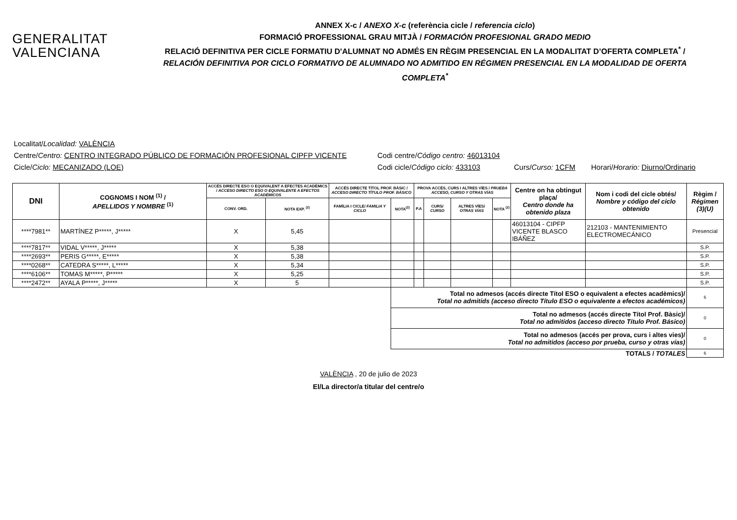GENERALITAT
VALENCIANA
ANNEX X-c / ANEXO X-c (referència cicle / referencia ciclo)
FORMACIÓ PROFESSIONAL GRAU MITJÀ / FORMACIÓN PROFESIONAL GRADO MEDIO
RELACIÓ DEFINITIVA PER CICLE FORMATIU D'ALUMNAT NO ADMÉS EN RÈGIM PRESENCIAL EN LA MODALITAT D’OFERTA COMPLETA<sup>*</sup> /
RELACIÓN DEFINITIVA POR CICLO FORMATIVO DE ALUMNADO NO ADMITIDO EN RÉGIMEN PRESENCIAL EN LA MODALIDAD DE OFERTA COMPLETA<sup>*</sup>
Localitat/ Localidad: VALÈNCIA
Centre/Centro: CENTRO INTEGRADO PÚBLICO DE FORMACIÓN PROFESIONAL CIPFP VICENTE Codi centre/Código centro: 46013104
Cicle/Ciclo: MECANIZADO (LOE) Codi cicle/Código ciclo: 433103 Curs/Curso: 1CFM Horari/Horario: Diurno/Ordinario
| DNI | COGNOMS I NOM <sup>(1)</sup> / APELLIDOS Y NOMBRE <sup>(1)</sup> | ACCÉS DIRECTE ESO O EQUIVALENT A EFECTES ACADÈMICS / ACCESO DIRECTO ESO O EQUIVALENTE A EFECTOS ACADÉMICOS | | ACCÉS DIRECTE TÍTOL PROF. BÀSIC / ACCESO DIRECTO TÍTULO PROF. BÁSICO | | PROVA ACCÉS, CURS I ALTRES VÍES / PRUEBA ACCESO, CURSO Y OTRAS VÍAS | | | | Centre on ha obtingut plaça/ Centro donde ha obtenido plaza | Nom i codi del cicle obtés/ Nombre y código del ciclo obtenido | Règim / Régimen (3)(U) |
| --- | --- | --- | --- | --- | --- | --- | --- | --- | --- | --- | --- | --- |
| | | CONV. ORD. | NOTA EXP. <sup>(2)</sup> | FAMÍLIA I CICLE/ FAMILIA Y CICLO | NOTA<sup>(2)</sup> | P.A | CURS/ CURSO | ALTRES VÍES/ OTRAS VÍAS | NOTA <sup>(2)</sup> | | | |
| ****7981** | MARTÍNEZ P*****, J***** | X | 5,45 | | | | | | | 46013104 - CIPFP VICENTE BLASCO IBÁÑEZ | 212103 - MANTENIMIENTO ELECTROMECÁNICO | Presencial |
| ****7817** | VIDAL V*****, J***** | X | 5,38 | | | | | | | | | S.P. |
| ****2693** | PERIS G*****, E***** | X | 5,38 | | | | | | | | | S.P. |
| ****0268** | CATEDRA S*****, L***** | X | 5,34 | | | | | | | | | S.P. |
| ****6106** | TOMAS M*****, P***** | X | 5,25 | | | | | | | | | S.P. |
| ****2472** | AYALA P*****, J***** | X | 5 | | | | | | | | | S.P. |
| | | | | | Total no admesos (accés directe Títol ESO o equivalent a efectes acadèmics)/ Total no admitids (acceso directo Título ESO o equivalente a efectos académicos) | | | | | | | 6 |
| | | | | | Total no admesos (accés directe Títol Prof. Bàsic)/ Total no admitidos (acceso directo Título Prof. Básico) | | | | | | | 0 |
| | | | | | Total no admesos (accés per prova, curs i altes vies)/ Total no admitidos (acceso por prueba, curso y otras vías) | | | | | | | 0 |
| TOTALS / TOTALES | | | | | | | | | | | | 6 |
VALÈNCIA , 20 de julio de 2023
El/La director/a titular del centre/o